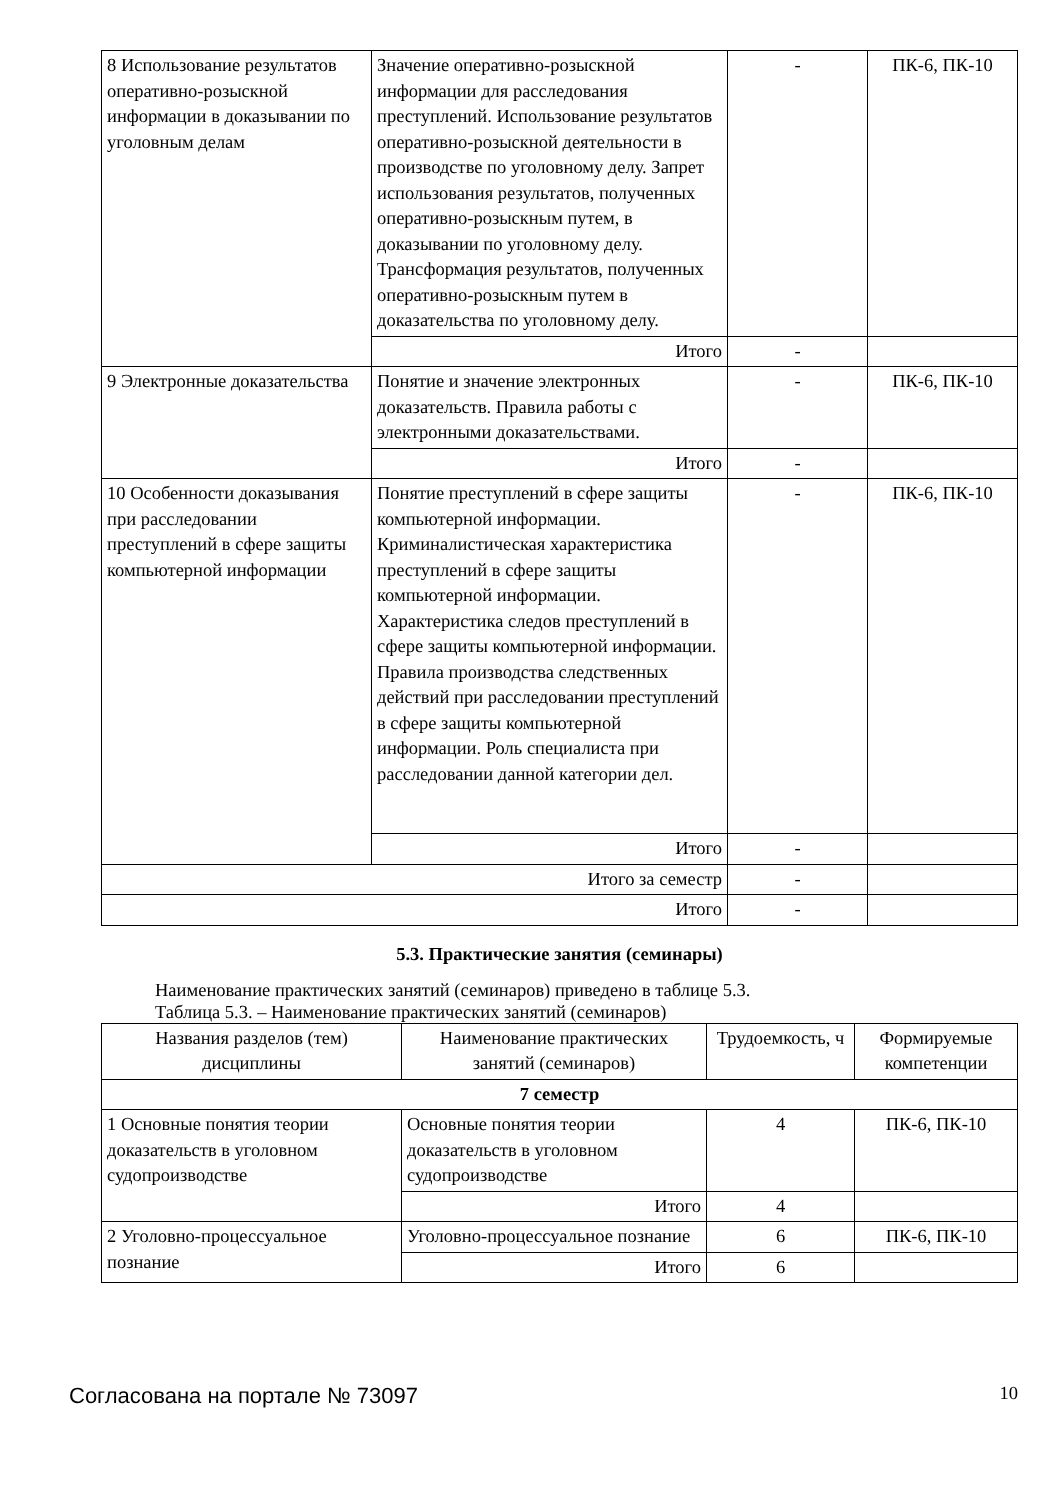| 8 Использование результатов оперативно-розыскной информации в доказывании по уголовным делам | Значение оперативно-розыскной информации для расследования преступлений. Использование результатов оперативно-розыскной деятельности в производстве по уголовному делу. Запрет использования результатов, полученных оперативно-розыскным путем, в доказывании по уголовному делу. Трансформация результатов, полученных оперативно-розыскным путем в доказательства по уголовному делу. | - | ПК-6, ПК-10 |
| | Итого | - | |
| 9 Электронные доказательства | Понятие и значение электронных доказательств. Правила работы с электронными доказательствами. | - | ПК-6, ПК-10 |
| | Итого | - | |
| 10 Особенности доказывания при расследовании преступлений в сфере защиты компьютерной информации | Понятие преступлений в сфере защиты компьютерной информации. Криминалистическая характеристика преступлений в сфере защиты компьютерной информации. Характеристика следов преступлений в сфере защиты компьютерной информации. Правила производства следственных действий при расследовании преступлений в сфере защиты компьютерной информации. Роль специалиста при расследовании данной категории дел. | - | ПК-6, ПК-10 |
| | Итого | - | |
| Итого за семестр | | - | |
| Итого | | - | |
5.3. Практические занятия (семинары)
Наименование практических занятий (семинаров) приведено в таблице 5.3.
Таблица 5.3. – Наименование практических занятий (семинаров)
| Названия разделов (тем) дисциплины | Наименование практических занятий (семинаров) | Трудоемкость, ч | Формируемые компетенции |
| --- | --- | --- | --- |
| 7 семестр | | | |
| 1 Основные понятия теории доказательств в уголовном судопроизводстве | Основные понятия теории доказательств в уголовном судопроизводстве | 4 | ПК-6, ПК-10 |
| | Итого | 4 | |
| 2 Уголовно-процессуальное познание | Уголовно-процессуальное познание | 6 | ПК-6, ПК-10 |
| | Итого | 6 | |
Согласована на портале № 73097 10